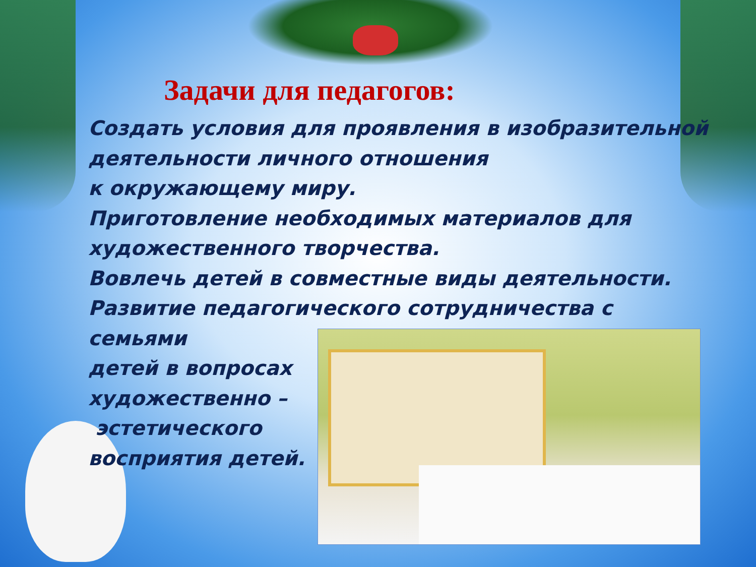Задачи для педагогов:
Создать условия для проявления в изобразительной деятельности личного отношения
к окружающему миру.
Приготовление необходимых материалов для художественного творчества.
Вовлечь детей в совместные виды деятельности.
Развитие педагогического сотрудничества с семьями
детей в вопросах
художественно –
эстетического
восприятия детей.